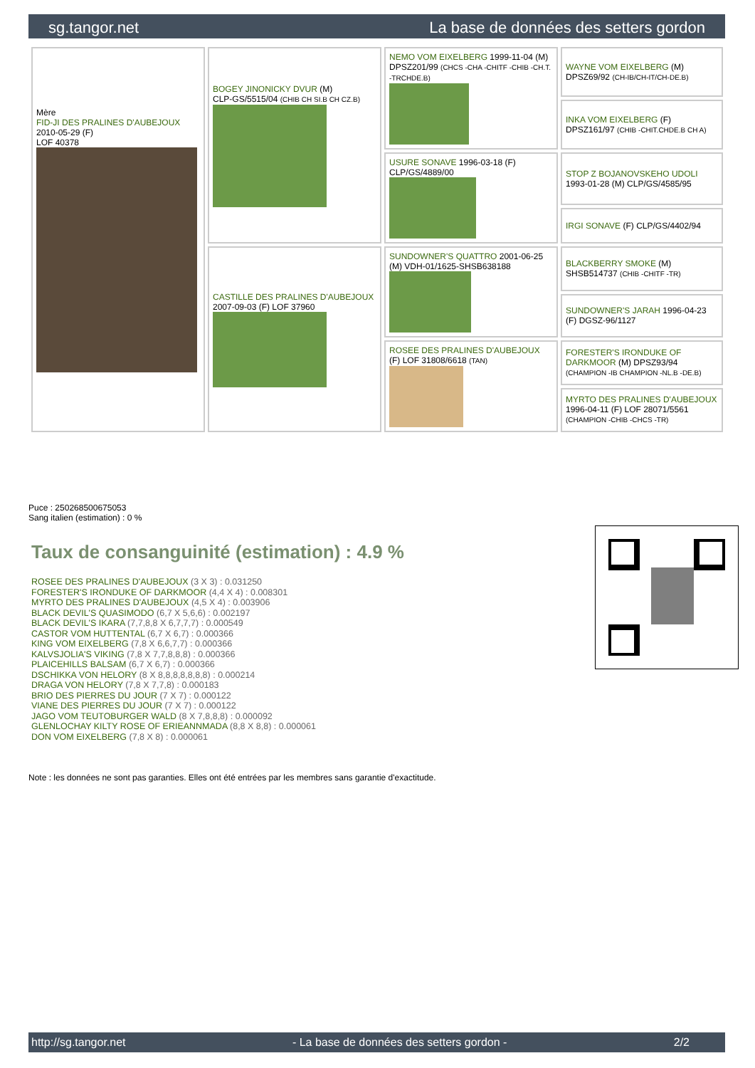sg.tangor.net La base de données des setters gordon
| Mère FID-JI DES PRALINES D'AUBEJOUX 2010-05-29 (F) LOF 40378 | BOGEY JINONICKY DVUR (M) CLP-GS/5515/04 (CHIB CH SI.B CH CZ.B) | NEMO VOM EIXELBERG 1999-11-04 (M) DPSZ201/99 (CHCS -CHA -CHITF -CHIB -CH.T. -TRCHDE.B) | WAYNE VOM EIXELBERG (M) DPSZ69/92 (CH-IB/CH-IT/CH-DE.B) |
| | | | INKA VOM EIXELBERG (F) DPSZ161/97 (CHIB -CHIT.CHDE.B CH A) |
| | | USURE SONAVE 1996-03-18 (F) CLP/GS/4889/00 | STOP Z BOJANOVSKEHO UDOLI 1993-01-28 (M) CLP/GS/4585/95 |
| | | | IRGI SONAVE (F) CLP/GS/4402/94 |
| | CASTILLE DES PRALINES D'AUBEJOUX 2007-09-03 (F) LOF 37960 | SUNDOWNER'S QUATTRO 2001-06-25 (M) VDH-01/1625-SHSB638188 | BLACKBERRY SMOKE (M) SHSB514737 (CHIB -CHITF -TR) |
| | | | SUNDOWNER'S JARAH 1996-04-23 (F) DGSZ-96/1127 |
| | | ROSEE DES PRALINES D'AUBEJOUX (F) LOF 31808/6618 (TAN) | FORESTER'S IRONDUKE OF DARKMOOR (M) DPSZ93/94 (CHAMPION -IB CHAMPION -NL.B -DE.B) |
| | | | MYRTO DES PRALINES D'AUBEJOUX 1996-04-11 (F) LOF 28071/5561 (CHAMPION -CHIB -CHCS -TR) |
Puce : 250268500675053
Sang italien (estimation) : 0 %
Taux de consanguinité (estimation) : 4.9 %
ROSEE DES PRALINES D'AUBEJOUX (3 X 3) : 0.031250
FORESTER'S IRONDUKE OF DARKMOOR (4,4 X 4) : 0.008301
MYRTO DES PRALINES D'AUBEJOUX (4,5 X 4) : 0.003906
BLACK DEVIL'S QUASIMODO (6,7 X 5,6,6) : 0.002197
BLACK DEVIL'S IKARA (7,7,8,8 X 6,7,7,7) : 0.000549
CASTOR VOM HUTTENTAL (6,7 X 6,7) : 0.000366
KING VOM EIXELBERG (7,8 X 6,6,7,7) : 0.000366
KALVSJOLIA'S VIKING (7,8 X 7,7,8,8,8) : 0.000366
PLAICEHILLS BALSAM (6,7 X 6,7) : 0.000366
DSCHIKKA VON HELORY (8 X 8,8,8,8,8,8,8) : 0.000214
DRAGA VON HELORY (7,8 X 7,7,8) : 0.000183
BRIO DES PIERRES DU JOUR (7 X 7) : 0.000122
VIANE DES PIERRES DU JOUR (7 X 7) : 0.000122
JAGO VOM TEUTOBURGER WALD (8 X 7,8,8,8) : 0.000092
GLENLOCHAY KILTY ROSE OF ERIEANNMADA (8,8 X 8,8) : 0.000061
DON VOM EIXELBERG (7,8 X 8) : 0.000061
Note : les données ne sont pas garanties. Elles ont été entrées par les membres sans garantie d'exactitude.
http://sg.tangor.net - La base de données des setters gordon - 2/2